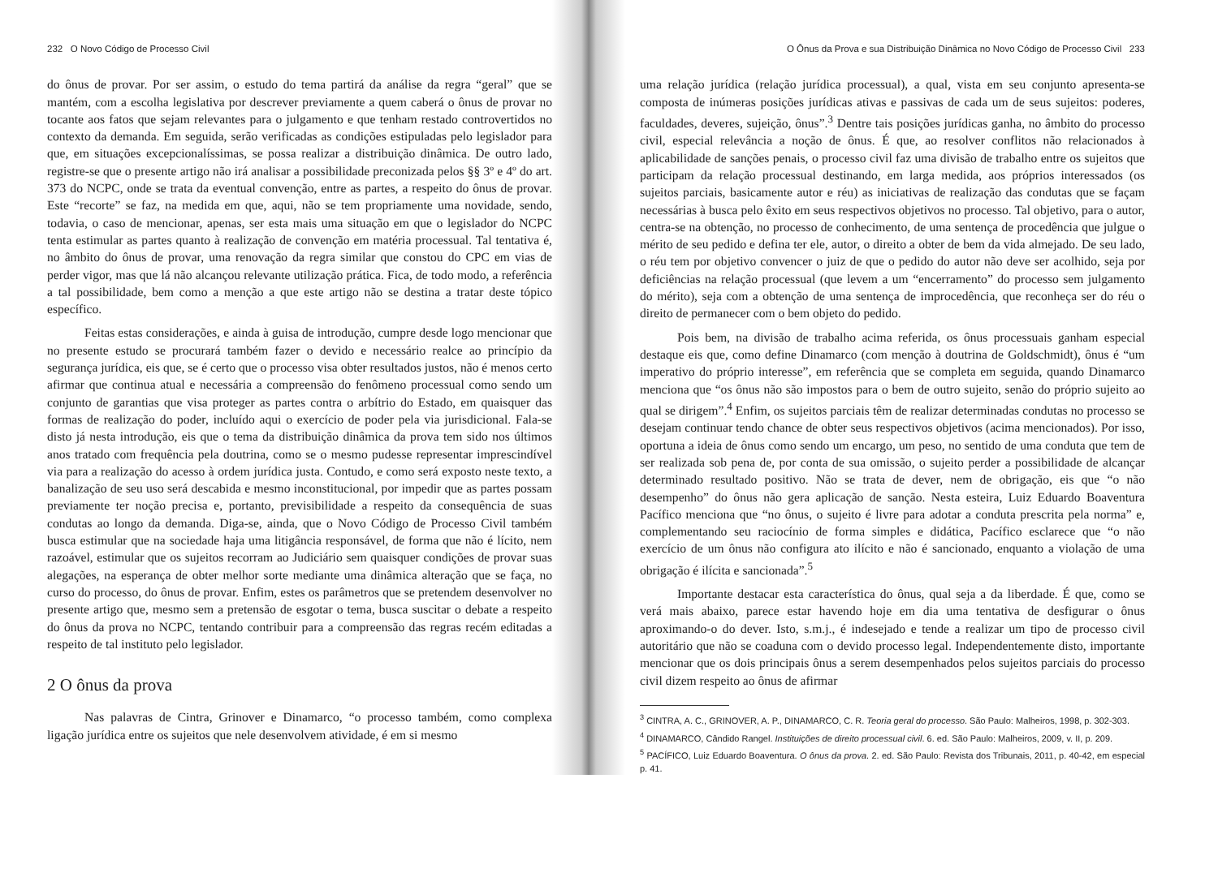232 O Novo Código de Processo Civil
do ônus de provar. Por ser assim, o estudo do tema partirá da análise da regra “geral” que se mantém, com a escolha legislativa por descrever previamente a quem caberá o ônus de provar no tocante aos fatos que sejam relevantes para o julgamento e que tenham restado controvertidos no contexto da demanda. Em seguida, serão verificadas as condições estipuladas pelo legislador para que, em situações excepcionalíssimas, se possa realizar a distribuição dinâmica. De outro lado, registre-se que o presente artigo não irá analisar a possibilidade preconizada pelos §§ 3º e 4º do art. 373 do NCPC, onde se trata da eventual convenção, entre as partes, a respeito do ônus de provar. Este “recorte” se faz, na medida em que, aqui, não se tem propriamente uma novidade, sendo, todavia, o caso de mencionar, apenas, ser esta mais uma situação em que o legislador do NCPC tenta estimular as partes quanto à realização de convenção em matéria processual. Tal tentativa é, no âmbito do ônus de provar, uma renovação da regra similar que constou do CPC em vias de perder vigor, mas que lá não alcançou relevante utilização prática. Fica, de todo modo, a referência a tal possibilidade, bem como a menção a que este artigo não se destina a tratar deste tópico específico.
Feitas estas considerações, e ainda à guisa de introdução, cumpre desde logo mencionar que no presente estudo se procurará também fazer o devido e necessário realce ao princípio da segurança jurídica, eis que, se é certo que o processo visa obter resultados justos, não é menos certo afirmar que continua atual e necessária a compreensão do fenômeno processual como sendo um conjunto de garantias que visa proteger as partes contra o arbítrio do Estado, em quaisquer das formas de realização do poder, incluído aqui o exercício de poder pela via jurisdicional. Fala-se disto já nesta introdução, eis que o tema da distribuição dinâmica da prova tem sido nos últimos anos tratado com frequência pela doutrina, como se o mesmo pudesse representar imprescindível via para a realização do acesso à ordem jurídica justa. Contudo, e como será exposto neste texto, a banalização de seu uso será descabida e mesmo inconstitucional, por impedir que as partes possam previamente ter noção precisa e, portanto, previsibilidade a respeito da consequência de suas condutas ao longo da demanda. Diga-se, ainda, que o Novo Código de Processo Civil também busca estimular que na sociedade haja uma litigância responsável, de forma que não é lícito, nem razoável, estimular que os sujeitos recorram ao Judiciário sem quaisquer condições de provar suas alegações, na esperança de obter melhor sorte mediante uma dinâmica alteração que se faça, no curso do processo, do ônus de provar. Enfim, estes os parâmetros que se pretendem desenvolver no presente artigo que, mesmo sem a pretensão de esgotar o tema, busca suscitar o debate a respeito do ônus da prova no NCPC, tentando contribuir para a compreensão das regras recém editadas a respeito de tal instituto pelo legislador.
2 O ônus da prova
Nas palavras de Cintra, Grinover e Dinamarco, “o processo também, como complexa ligação jurídica entre os sujeitos que nele desenvolvem atividade, é em si mesmo
O Ônus da Prova e sua Distribuição Dinâmica no Novo Código de Processo Civil 233
uma relação jurídica (relação jurídica processual), a qual, vista em seu conjunto apresenta-se composta de inúmeras posições jurídicas ativas e passivas de cada um de seus sujeitos: poderes, faculdades, deveres, sujeição, ônus”.<sup>3</sup> Dentre tais posições jurídicas ganha, no âmbito do processo civil, especial relevância a noção de ônus. É que, ao resolver conflitos não relacionados à aplicabilidade de sanções penais, o processo civil faz uma divisão de trabalho entre os sujeitos que participam da relação processual destinando, em larga medida, aos próprios interessados (os sujeitos parciais, basicamente autor e réu) as iniciativas de realização das condutas que se façam necessárias à busca pelo êxito em seus respectivos objetivos no processo. Tal objetivo, para o autor, centra-se na obtenção, no processo de conhecimento, de uma sentença de procedência que julgue o mérito de seu pedido e defina ter ele, autor, o direito a obter de bem da vida almejado. De seu lado, o réu tem por objetivo convencer o juiz de que o pedido do autor não deve ser acolhido, seja por deficiências na relação processual (que levem a um “encerramento” do processo sem julgamento do mérito), seja com a obtenção de uma sentença de improcedência, que reconheça ser do réu o direito de permanecer com o bem objeto do pedido.
Pois bem, na divisão de trabalho acima referida, os ônus processuais ganham especial destaque eis que, como define Dinamarco (com menção à doutrina de Goldschmidt), ônus é “um imperativo do próprio interesse”, em referência que se completa em seguida, quando Dinamarco menciona que “os ônus não são impostos para o bem de outro sujeito, senão do próprio sujeito ao qual se dirigem”.<sup>4</sup> Enfim, os sujeitos parciais têm de realizar determinadas condutas no processo se desejam continuar tendo chance de obter seus respectivos objetivos (acima mencionados). Por isso, oportuna a ideia de ônus como sendo um encargo, um peso, no sentido de uma conduta que tem de ser realizada sob pena de, por conta de sua omissão, o sujeito perder a possibilidade de alcançar determinado resultado positivo. Não se trata de dever, nem de obrigação, eis que “o não desempenho” do ônus não gera aplicação de sanção. Nesta esteira, Luiz Eduardo Boaventura Pacífico menciona que “no ônus, o sujeito é livre para adotar a conduta prescrita pela norma” e, complementando seu raciocínio de forma simples e didática, Pacífico esclarece que “o não exercício de um ônus não configura ato ilícito e não é sancionado, enquanto a violação de uma obrigação é ilícita e sancionada”.<sup>5</sup>
Importante destacar esta característica do ônus, qual seja a da liberdade. É que, como se verá mais abaixo, parece estar havendo hoje em dia uma tentativa de desfigurar o ônus aproximando-o do dever. Isto, s.m.j., é indesejado e tende a realizar um tipo de processo civil autoritário que não se coaduna com o devido processo legal. Independentemente disto, importante mencionar que os dois principais ônus a serem desempenhados pelos sujeitos parciais do processo civil dizem respeito ao ônus de afirmar
<sup>3</sup> CINTRA, A. C., GRINOVER, A. P., DINAMARCO, C. R. Teoria geral do processo. São Paulo: Malheiros, 1998, p. 302-303.
<sup>4</sup> DINAMARCO, Cândido Rangel. Instituições de direito processual civil. 6. ed. São Paulo: Malheiros, 2009, v. II, p. 209.
<sup>5</sup> PACÍFICO, Luiz Eduardo Boaventura. O ônus da prova. 2. ed. São Paulo: Revista dos Tribunais, 2011, p. 40-42, em especial p. 41.